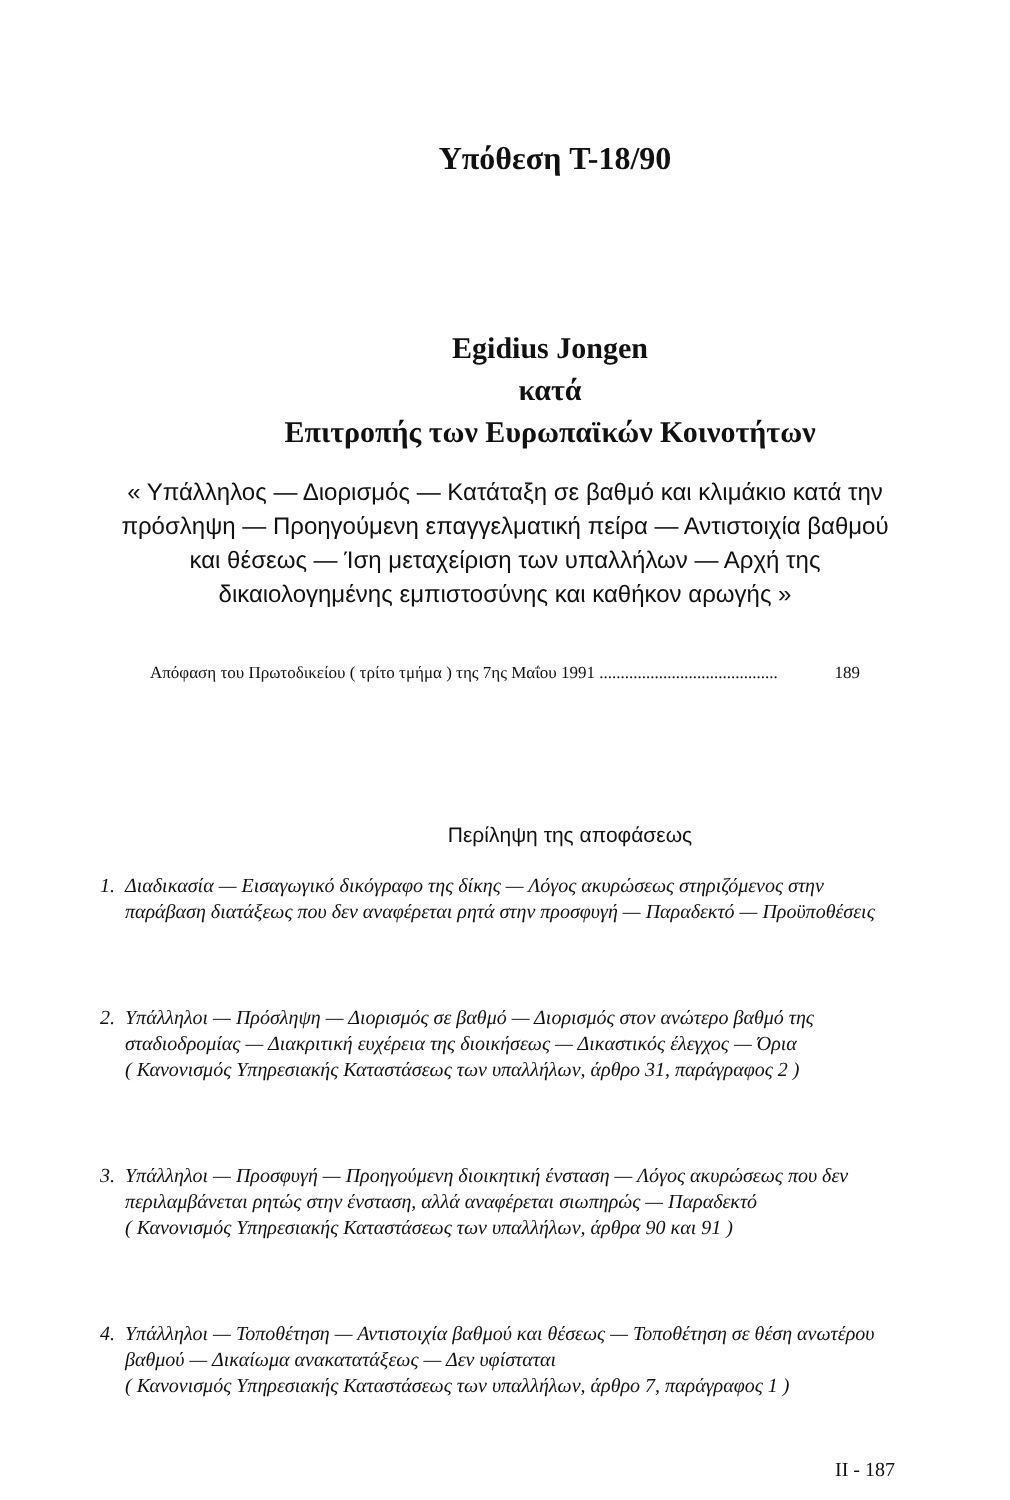Υπόθεση T-18/90
Egidius Jongen
κατά
Επιτροπής των Ευρωπαϊκών Κοινοτήτων
« Υπάλληλος — Διορισμός — Κατάταξη σε βαθμό και κλιμάκιο κατά την πρόσληψη — Προηγούμενη επαγγελματική πείρα — Αντιστοιχία βαθμού και θέσεως — Ίση μεταχείριση των υπαλλήλων — Αρχή της δικαιολογημένης εμπιστοσύνης και καθήκον αρωγής »
Απόφαση του Πρωτοδικείου ( τρίτο τμήμα ) της 7ης Μαΐου 1991 .......................................... 189
Περίληψη της αποφάσεως
1. Διαδικασία — Εισαγωγικό δικόγραφο της δίκης — Λόγος ακυρώσεως στηριζόμενος στην παράβαση διατάξεως που δεν αναφέρεται ρητά στην προσφυγή — Παραδεκτό — Προϋποθέσεις
2. Υπάλληλοι — Πρόσληψη — Διορισμός σε βαθμό — Διορισμός στον ανώτερο βαθμό της σταδιοδρομίας — Διακριτική ευχέρεια της διοικήσεως — Δικαστικός έλεγχος — Όρια
( Κανονισμός Υπηρεσιακής Καταστάσεως των υπαλλήλων, άρθρο 31, παράγραφος 2 )
3. Υπάλληλοι — Προσφυγή — Προηγούμενη διοικητική ένσταση — Λόγος ακυρώσεως που δεν περιλαμβάνεται ρητώς στην ένσταση, αλλά αναφέρεται σιωπηρώς — Παραδεκτό
( Κανονισμός Υπηρεσιακής Καταστάσεως των υπαλλήλων, άρθρα 90 και 91 )
4. Υπάλληλοι — Τοποθέτηση — Αντιστοιχία βαθμού και θέσεως — Τοποθέτηση σε θέση ανωτέρου βαθμού — Δικαίωμα ανακατατάξεως — Δεν υφίσταται
( Κανονισμός Υπηρεσιακής Καταστάσεως των υπαλλήλων, άρθρο 7, παράγραφος 1 )
II - 187